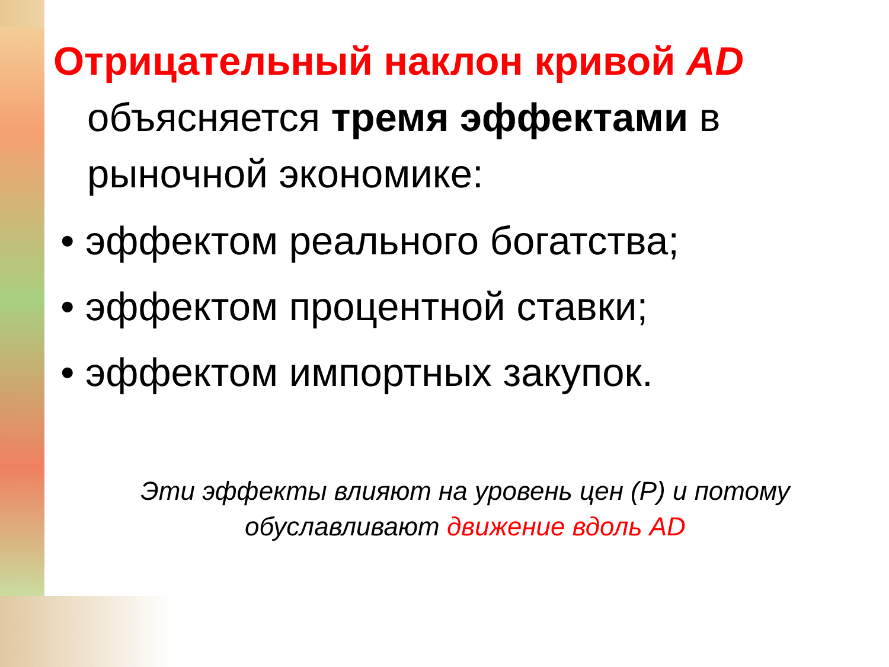Отрицательный наклон кривой AD объясняется тремя эффектами в рыночной экономике:
• эффектом реального богатства;
• эффектом процентной ставки;
• эффектом импортных закупок.
Эти эффекты влияют на уровень цен (Р) и потому обуславливают движение вдоль AD